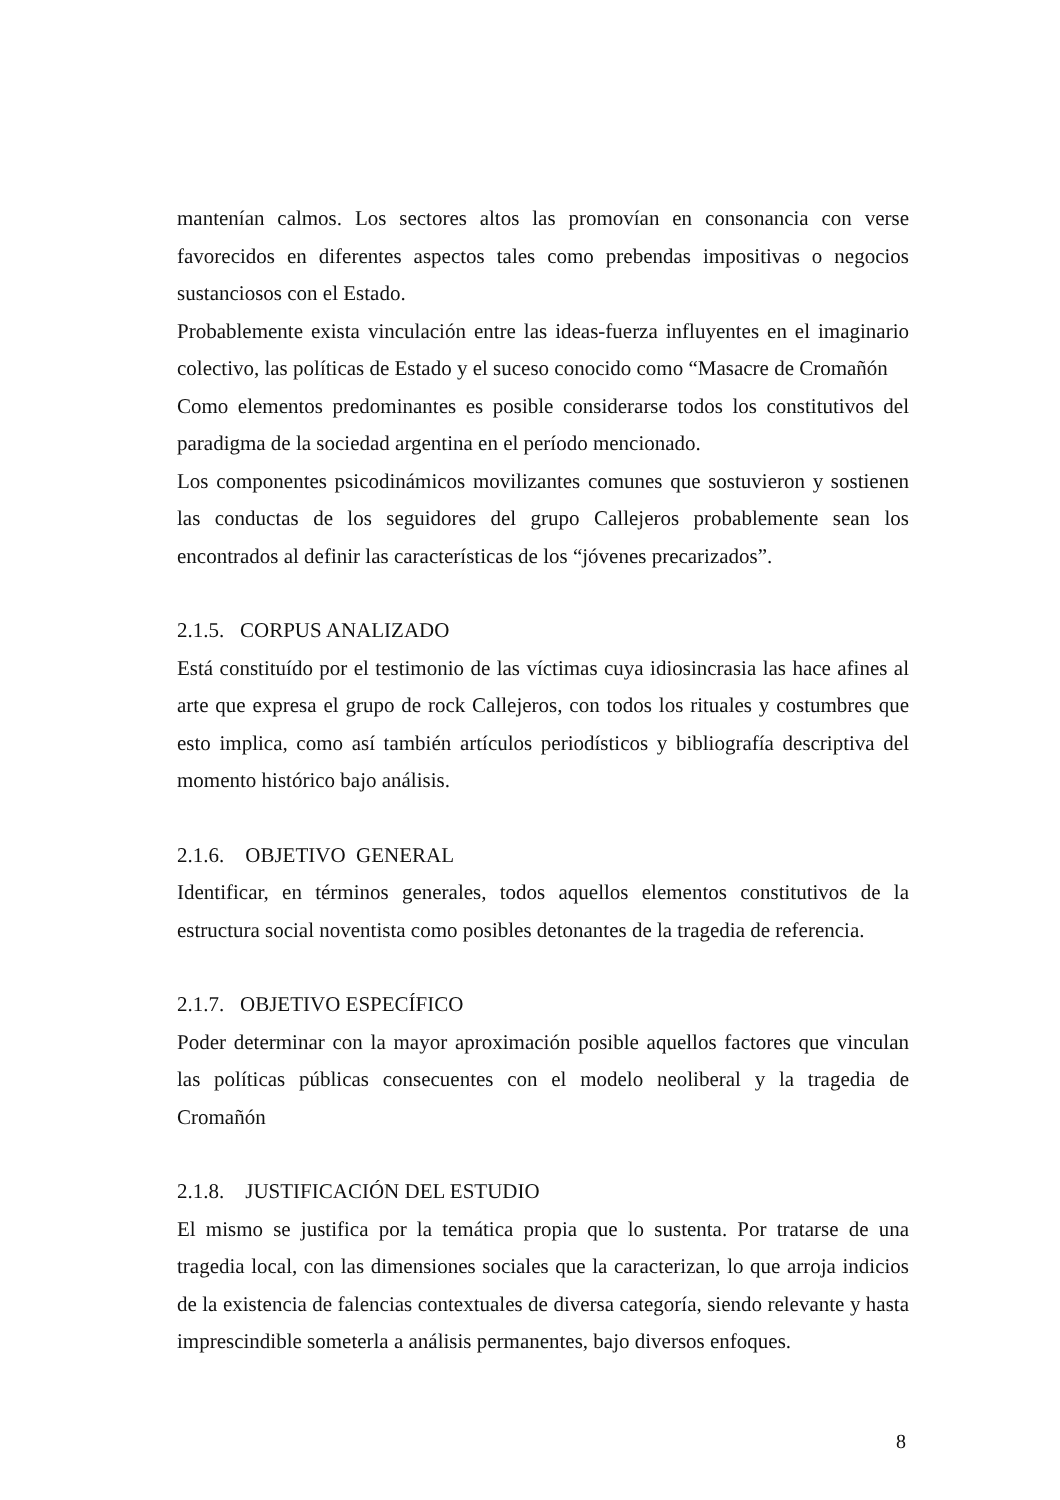mantenían calmos. Los sectores altos las promovían en consonancia con verse favorecidos en diferentes aspectos tales como prebendas impositivas o negocios sustanciosos con el Estado.
Probablemente exista vinculación entre las ideas-fuerza influyentes en el imaginario colectivo, las políticas de Estado y el suceso conocido como “Masacre de Cromañón
Como elementos predominantes es posible considerarse todos los constitutivos del paradigma de la sociedad argentina en el período mencionado.
Los componentes psicodinámicos movilizantes comunes que sostuvieron y sostienen las conductas de los seguidores del grupo Callejeros probablemente sean los encontrados al definir las características de los “jóvenes precarizados”.
2.1.5. CORPUS ANALIZADO
Está constituído por el testimonio de las víctimas cuya idiosincrasia las hace afines al arte que expresa el grupo de rock Callejeros, con todos los rituales y costumbres que esto implica, como así también artículos periodísticos y bibliografía descriptiva del momento histórico bajo análisis.
2.1.6. OBJETIVO GENERAL
Identificar, en términos generales, todos aquellos elementos constitutivos de la estructura social noventista como posibles detonantes de la tragedia de referencia.
2.1.7. OBJETIVO ESPECÍFICO
Poder determinar con la mayor aproximación posible aquellos factores que vinculan las políticas públicas consecuentes con el modelo neoliberal y la tragedia de Cromañón
2.1.8. JUSTIFICACIÓN DEL ESTUDIO
El mismo se justifica por la temática propia que lo sustenta. Por tratarse de una tragedia local, con las dimensiones sociales que la caracterizan, lo que arroja indicios de la existencia de falencias contextuales de diversa categoría, siendo relevante y hasta imprescindible someterla a análisis permanentes, bajo diversos enfoques.
8